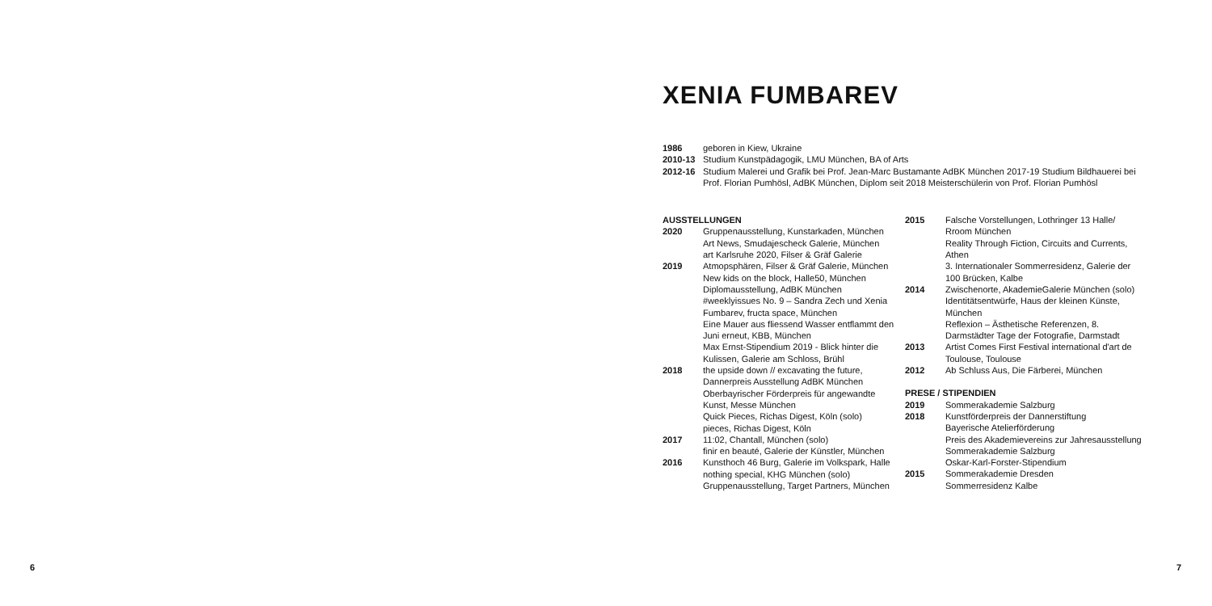XENIA FUMBAREV
1986 geboren in Kiew, Ukraine
2010-13 Studium Kunstpädagogik, LMU München, BA of Arts
2012-16 Studium Malerei und Grafik bei Prof. Jean-Marc Bustamante AdBK München 2017-19 Studium Bildhauerei bei Prof. Florian Pumhösl, AdBK München, Diplom seit 2018 Meisterschülerin von Prof. Florian Pumhösl
AUSSTELLUNGEN
2020 Gruppenausstellung, Kunstarkaden, München
Art News, Smudajescheck Galerie, München
art Karlsruhe 2020, Filser & Gräf Galerie
2019 Atmopsphären, Filser & Gräf Galerie, München
New kids on the block, Halle50, München
Diplomausstellung, AdBK München
#weeklyissues No. 9 – Sandra Zech und Xenia Fumbarev, fructa space, München
Eine Mauer aus fliessend Wasser entflammt den Juni erneut, KBB, München
Max Ernst-Stipendium 2019 - Blick hinter die Kulissen, Galerie am Schloss, Brühl
2018 the upside down // excavating the future, Dannerpreis Ausstellung AdBK München
Oberbayrischer Förderpreis für angewandte Kunst, Messe München
Quick Pieces, Richas Digest, Köln (solo)
pieces, Richas Digest, Köln
2017 11:02, Chantall, München (solo)
finir en beauté, Galerie der Künstler, München
2016 Kunsthoch 46 Burg, Galerie im Volkspark, Halle
nothing special, KHG München (solo)
Gruppenausstellung, Target Partners, München
2015 Falsche Vorstellungen, Lothringer 13 Halle/ Rroom München
Reality Through Fiction, Circuits and Currents, Athen
3. Internationaler Sommerresidenz, Galerie der 100 Brücken, Kalbe
2014 Zwischenorte, AkademieGalerie München (solo)
Identitätsentwürfe, Haus der kleinen Künste, München
Reflexion – Ästhetische Referenzen, 8. Darmstädter Tage der Fotografie, Darmstadt
2013 Artist Comes First Festival international d'art de Toulouse, Toulouse
2012 Ab Schluss Aus, Die Färberei, München
PRESE / STIPENDIEN
2019 Sommerakademie Salzburg
2018 Kunstförderpreis der Dannerstiftung
Bayerische Atelierförderung
Preis des Akademievereins zur Jahresausstellung
Sommerakademie Salzburg
Oskar-Karl-Forster-Stipendium
2015 Sommerakademie Dresden
Sommerresidenz Kalbe
6 7